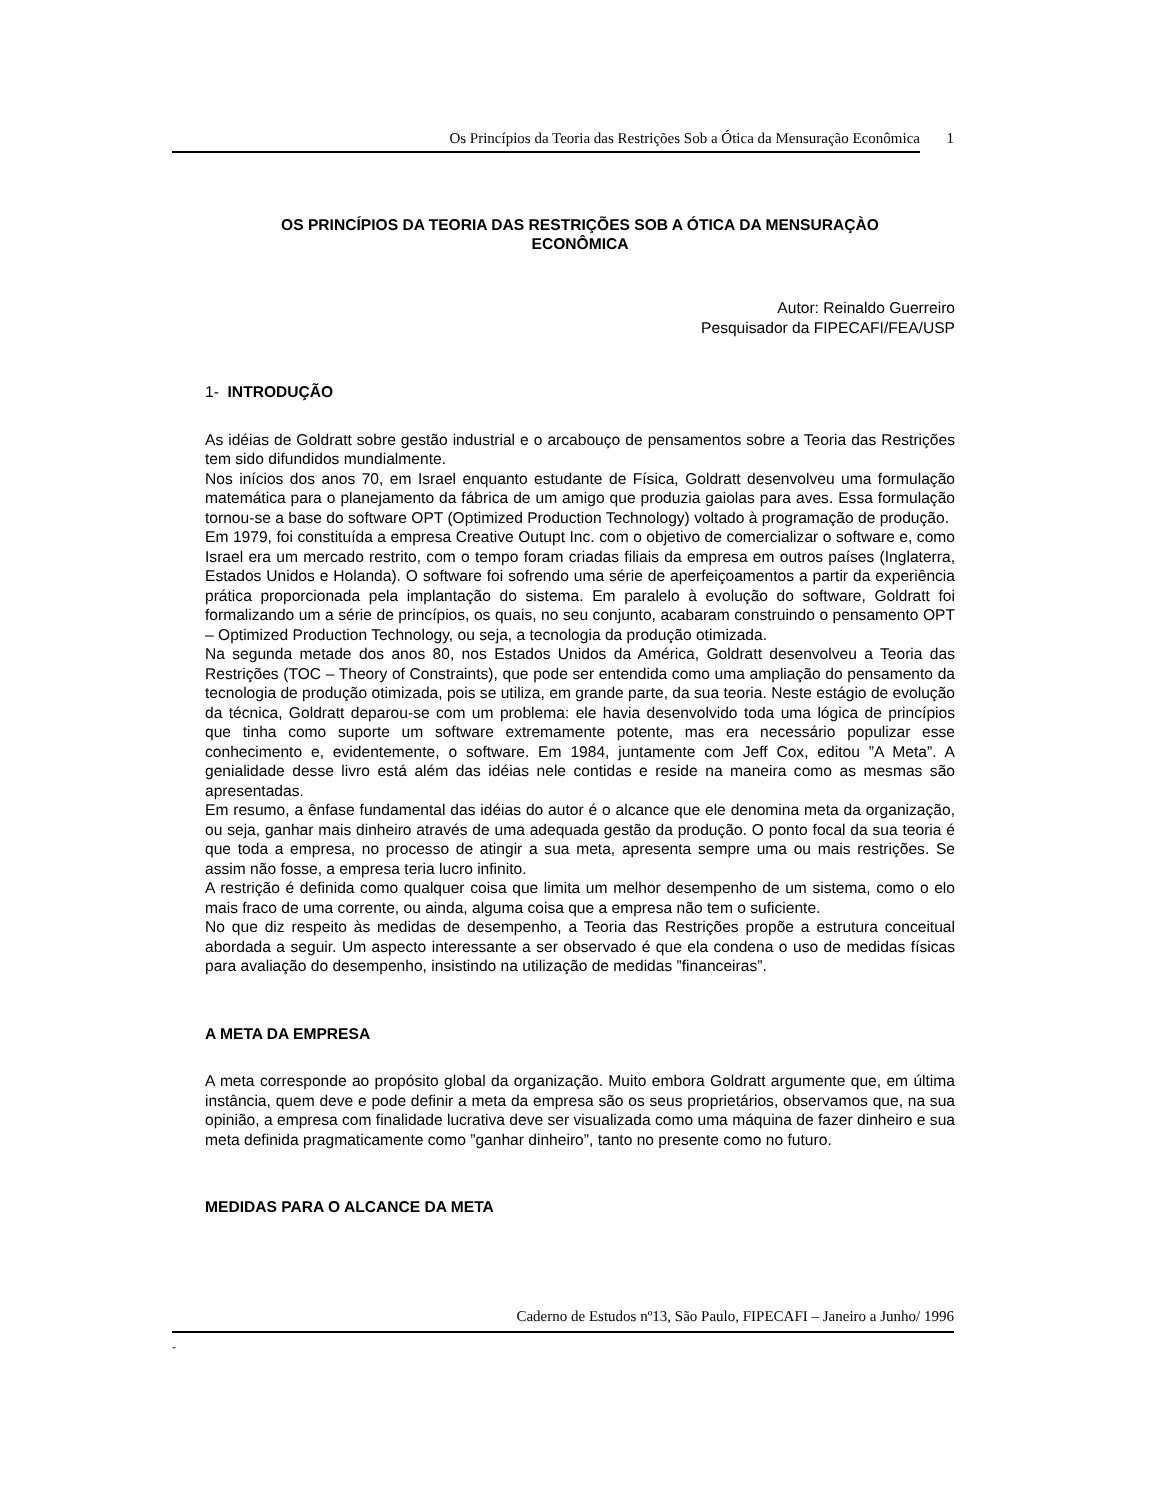Os Princípios da Teoria das Restrições Sob a Ótica da Mensuração Econômica 1
OS PRINCÍPIOS DA TEORIA DAS RESTRIÇÕES SOB A ÓTICA DA MENSURAÇÀO
ECONÔMICA
Autor: Reinaldo Guerreiro
Pesquisador da FIPECAFI/FEA/USP
1- INTRODUÇÃO
As idéias de Goldratt sobre gestão industrial e o arcabouço de pensamentos sobre a Teoria das Restrições tem sido difundidos mundialmente.
Nos inícios dos anos 70, em Israel enquanto estudante de Física, Goldratt desenvolveu uma formulação matemática para o planejamento da fábrica de um amigo que produzia gaiolas para aves. Essa formulação tornou-se a base do software OPT (Optimized Production Technology) voltado à programação de produção.
Em 1979, foi constituída a empresa Creative Outupt Inc. com o objetivo de comercializar o software e, como Israel era um mercado restrito, com o tempo foram criadas filiais da empresa em outros países (Inglaterra, Estados Unidos e Holanda). O software foi sofrendo uma série de aperfeiçoamentos a partir da experiência prática proporcionada pela implantação do sistema. Em paralelo à evolução do software, Goldratt foi formalizando um a série de princípios, os quais, no seu conjunto, acabaram construindo o pensamento OPT – Optimized Production Technology, ou seja, a tecnologia da produção otimizada.
Na segunda metade dos anos 80, nos Estados Unidos da América, Goldratt desenvolveu a Teoria das Restrições (TOC – Theory of Constraints), que pode ser entendida como uma ampliação do pensamento da tecnologia de produção otimizada, pois se utiliza, em grande parte, da sua teoria. Neste estágio de evolução da técnica, Goldratt deparou-se com um problema: ele havia desenvolvido toda uma lógica de princípios que tinha como suporte um software extremamente potente, mas era necessário populizar esse conhecimento e, evidentemente, o software. Em 1984, juntamente com Jeff Cox, editou ”A Meta”. A genialidade desse livro está além das idéias nele contidas e reside na maneira como as mesmas são apresentadas.
Em resumo, a ênfase fundamental das idéias do autor é o alcance que ele denomina meta da organização, ou seja, ganhar mais dinheiro através de uma adequada gestão da produção. O ponto focal da sua teoria é que toda a empresa, no processo de atingir a sua meta, apresenta sempre uma ou mais restrições. Se assim não fosse, a empresa teria lucro infinito.
A restrição é definida como qualquer coisa que limita um melhor desempenho de um sistema, como o elo mais fraco de uma corrente, ou ainda, alguma coisa que a empresa não tem o suficiente.
No que diz respeito às medidas de desempenho, a Teoria das Restrições propõe a estrutura conceitual abordada a seguir. Um aspecto interessante a ser observado é que ela condena o uso de medidas físicas para avaliação do desempenho, insistindo na utilização de medidas ”financeiras”.
A META DA EMPRESA
A meta corresponde ao propósito global da organização. Muito embora Goldratt argumente que, em última instância, quem deve e pode definir a meta da empresa são os seus proprietários, observamos que, na sua opinião, a empresa com finalidade lucrativa deve ser visualizada como uma máquina de fazer dinheiro e sua meta definida pragmaticamente como ”ganhar dinheiro”, tanto no presente como no futuro.
MEDIDAS PARA O ALCANCE DA META
Caderno de Estudos nº13, São Paulo, FIPECAFI – Janeiro a Junho/ 1996
-